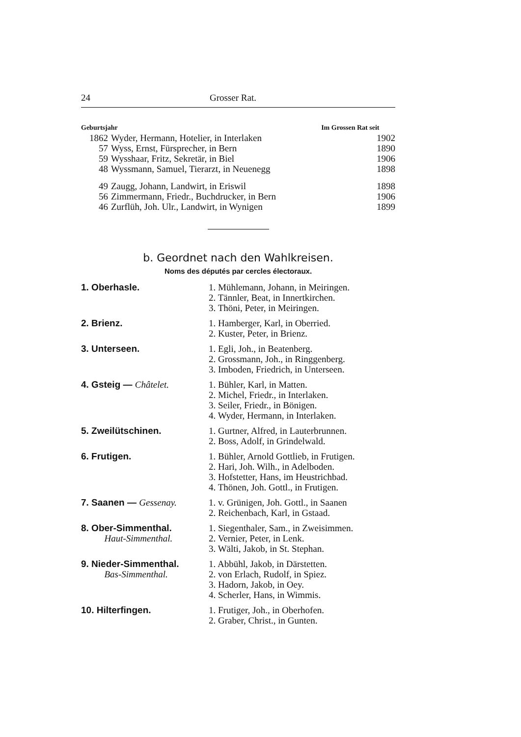24 Grosser Rat.
| Geburtsjahr | | Im Grossen Rat seit |
| --- | --- | --- |
| 1862 | Wyder, Hermann, Hotelier, in Interlaken | 1902 |
| 57 | Wyss, Ernst, Fürsprecher, in Bern | 1890 |
| 59 | Wysshaar, Fritz, Sekretär, in Biel | 1906 |
| 48 | Wyssmann, Samuel, Tierarzt, in Neuenegg | 1898 |
| 49 | Zaugg, Johann, Landwirt, in Eriswil | 1898 |
| 56 | Zimmermann, Friedr., Buchdrucker, in Bern | 1906 |
| 46 | Zurflüh, Joh. Ulr., Landwirt, in Wynigen | 1899 |
b. Geordnet nach den Wahlkreisen.
Noms des députés par cercles électoraux.
| 1. Oberhasle. | 1. Mühlemann, Johann, in Meiringen. 2. Tännler, Beat, in Innertkirchen. 3. Thöni, Peter, in Meiringen. |
| 2. Brienz. | 1. Hamberger, Karl, in Oberried. 2. Kuster, Peter, in Brienz. |
| 3. Unterseen. | 1. Egli, Joh., in Beatenberg. 2. Grossmann, Joh., in Ringgenberg. 3. Imboden, Friedrich, in Unterseen. |
| 4. Gsteig — Châtelet. | 1. Bühler, Karl, in Matten. 2. Michel, Friedr., in Interlaken. 3. Seiler, Friedr., in Bönigen. 4. Wyder, Hermann, in Interlaken. |
| 5. Zweilütschinen. | 1. Gurtner, Alfred, in Lauterbrunnen. 2. Boss, Adolf, in Grindelwald. |
| 6. Frutigen. | 1. Bühler, Arnold Gottlieb, in Frutigen. 2. Hari, Joh. Wilh., in Adelboden. 3. Hofstetter, Hans, im Heustrichbad. 4. Thönen, Joh. Gottl., in Frutigen. |
| 7. Saanen — Gessenay. | 1. v. Grünigen, Joh. Gottl., in Saanen 2. Reichenbach, Karl, in Gstaad. |
| 8. Ober-Simmenthal. Haut-Simmenthal. | 1. Siegenthaler, Sam., in Zweisimmen. 2. Vernier, Peter, in Lenk. 3. Wälti, Jakob, in St. Stephan. |
| 9. Nieder-Simmenthal. Bas-Simmenthal. | 1. Abbühl, Jakob, in Därstetten. 2. von Erlach, Rudolf, in Spiez. 3. Hadorn, Jakob, in Oey. 4. Scherler, Hans, in Wimmis. |
| 10. Hilterfingen. | 1. Frutiger, Joh., in Oberhofen. 2. Graber, Christ., in Gunten. |